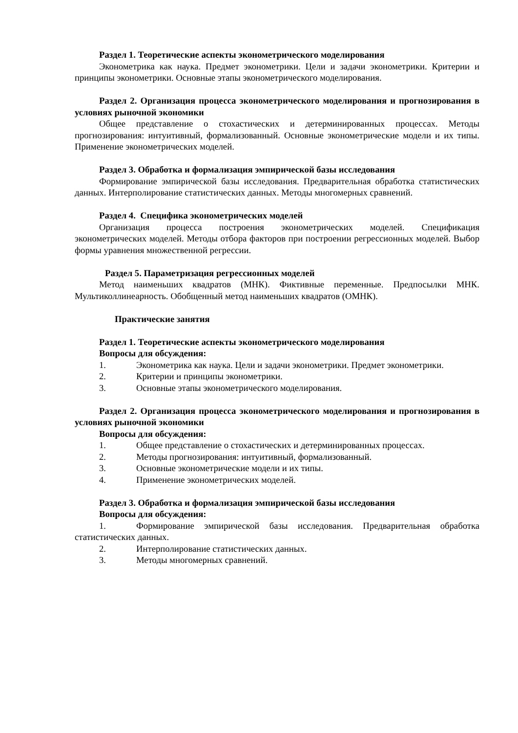Раздел 1. Теоретические аспекты эконометрического моделирования
Эконометрика как наука. Предмет эконометрики. Цели и задачи эконометрики. Критерии и принципы эконометрики. Основные этапы эконометрического моделирования.
Раздел 2. Организация процесса эконометрического моделирования и прогнозирования в условиях рыночной экономики
Общее представление о стохастических и детерминированных процессах. Методы прогнозирования: интуитивный, формализованный. Основные эконометрические модели и их типы. Применение эконометрических моделей.
Раздел 3. Обработка и формализация эмпирической базы исследования
Формирование эмпирической базы исследования. Предварительная обработка статистических данных. Интерполирование статистических данных. Методы многомерных сравнений.
Раздел 4. Специфика эконометрических моделей
Организация процесса построения эконометрических моделей. Спецификация эконометрических моделей. Методы отбора факторов при построении регрессионных моделей. Выбор формы уравнения множественной регрессии.
Раздел 5. Параметризация регрессионных моделей
Метод наименьших квадратов (МНК). Фиктивные переменные. Предпосылки МНК. Мультиколлинеарность. Обобщенный метод наименьших квадратов (ОМНК).
Практические занятия
Раздел 1. Теоретические аспекты эконометрического моделирования
Вопросы для обсуждения:
1. Эконометрика как наука. Цели и задачи эконометрики. Предмет эконометрики.
2. Критерии и принципы эконометрики.
3. Основные этапы эконометрического моделирования.
Раздел 2. Организация процесса эконометрического моделирования и прогнозирования в условиях рыночной экономики
Вопросы для обсуждения:
1. Общее представление о стохастических и детерминированных процессах.
2. Методы прогнозирования: интуитивный, формализованный.
3. Основные эконометрические модели и их типы.
4. Применение эконометрических моделей.
Раздел 3. Обработка и формализация эмпирической базы исследования
Вопросы для обсуждения:
1. Формирование эмпирической базы исследования. Предварительная обработка статистических данных.
2. Интерполирование статистических данных.
3. Методы многомерных сравнений.